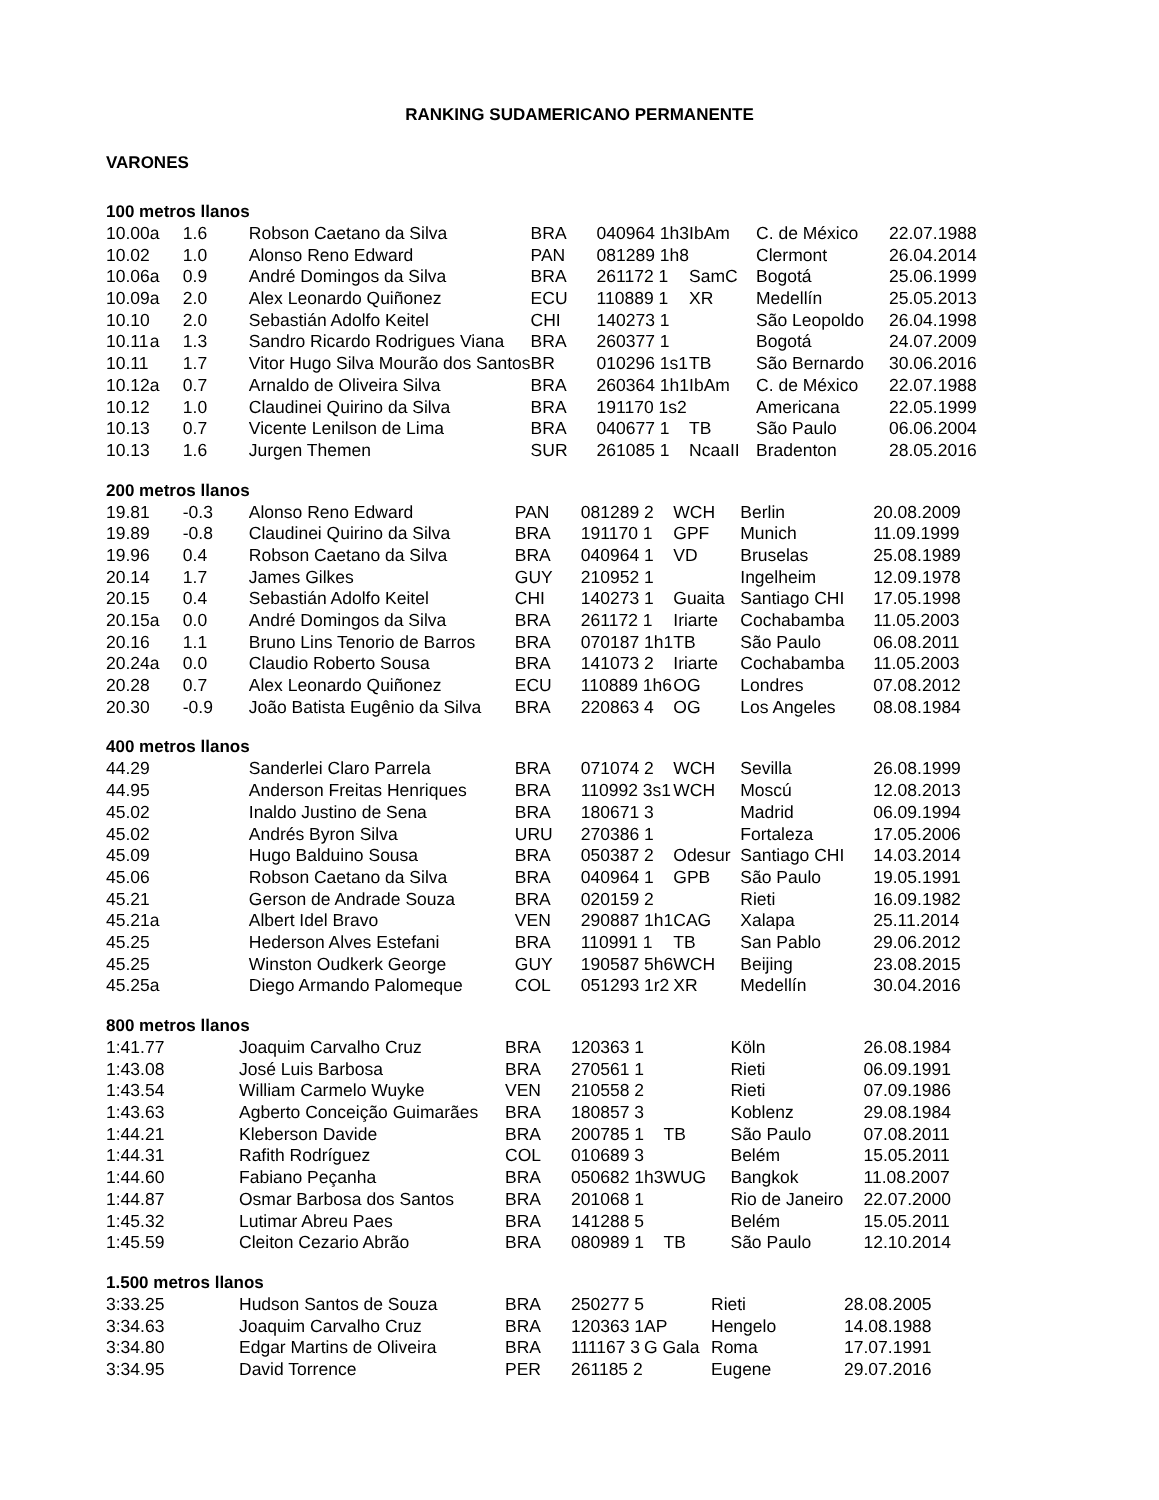RANKING SUDAMERICANO PERMANENTE
VARONES
| 100 metros llanos | | | | | | | | |
| --- | --- | --- | --- | --- | --- | --- | --- | --- |
| 10.00 | a | 1.6 | Robson Caetano da Silva | BRA | 040964 1h3 | IbAm | C. de México | 22.07.1988 |
| 10.02 | | 1.0 | Alonso Reno Edward | PAN | 081289 1h8 | | Clermont | 26.04.2014 |
| 10.06 | a | 0.9 | André Domingos da Silva | BRA | 261172 1 | SamC | Bogotá | 25.06.1999 |
| 10.09 | a | 2.0 | Alex Leonardo Quiñonez | ECU | 110889 1 | XR | Medellín | 25.05.2013 |
| 10.10 | | 2.0 | Sebastián Adolfo Keitel | CHI | 140273 1 | | São Leopoldo | 26.04.1998 |
| 10.11 | a | 1.3 | Sandro Ricardo Rodrigues Viana | BRA | 260377 1 | | Bogotá | 24.07.2009 |
| 10.11 | | 1.7 | Vitor Hugo Silva Mourão dos Santos | BR | 010296 1s1 | TB | São Bernardo | 30.06.2016 |
| 10.12 | a | 0.7 | Arnaldo de Oliveira Silva | BRA | 260364 1h1 | IbAm | C. de México | 22.07.1988 |
| 10.12 | | 1.0 | Claudinei Quirino da Silva | BRA | 191170 1s2 | | Americana | 22.05.1999 |
| 10.13 | | 0.7 | Vicente Lenilson de Lima | BRA | 040677 1 | TB | São Paulo | 06.06.2004 |
| 10.13 | | 1.6 | Jurgen Themen | SUR | 261085 1 | NcaaII | Bradenton | 28.05.2016 |
| 200 metros llanos | | | | | | | | |
| --- | --- | --- | --- | --- | --- | --- | --- | --- |
| 19.81 | | -0.3 | Alonso Reno Edward | PAN | 081289 2 | WCH | Berlin | 20.08.2009 |
| 19.89 | | -0.8 | Claudinei Quirino da Silva | BRA | 191170 1 | GPF | Munich | 11.09.1999 |
| 19.96 | | 0.4 | Robson Caetano da Silva | BRA | 040964 1 | VD | Bruselas | 25.08.1989 |
| 20.14 | | 1.7 | James Gilkes | GUY | 210952 1 | | Ingelheim | 12.09.1978 |
| 20.15 | | 0.4 | Sebastián Adolfo Keitel | CHI | 140273 1 | Guaita | Santiago CHI | 17.05.1998 |
| 20.15 | a | 0.0 | André Domingos da Silva | BRA | 261172 1 | Iriarte | Cochabamba | 11.05.2003 |
| 20.16 | | 1.1 | Bruno Lins Tenorio de Barros | BRA | 070187 1h1 | TB | São Paulo | 06.08.2011 |
| 20.24 | a | 0.0 | Claudio Roberto Sousa | BRA | 141073 2 | Iriarte | Cochabamba | 11.05.2003 |
| 20.28 | | 0.7 | Alex Leonardo Quiñonez | ECU | 110889 1h6 | OG | Londres | 07.08.2012 |
| 20.30 | | -0.9 | João Batista Eugênio da Silva | BRA | 220863 4 | OG | Los Angeles | 08.08.1984 |
| 400 metros llanos | | | | | | | | |
| --- | --- | --- | --- | --- | --- | --- | --- | --- |
| 44.29 | | | Sanderlei Claro Parrela | BRA | 071074 2 | WCH | Sevilla | 26.08.1999 |
| 44.95 | | | Anderson Freitas Henriques | BRA | 110992 3s1 | WCH | Moscú | 12.08.2013 |
| 45.02 | | | Inaldo Justino de Sena | BRA | 180671 3 | | Madrid | 06.09.1994 |
| 45.02 | | | Andrés Byron Silva | URU | 270386 1 | | Fortaleza | 17.05.2006 |
| 45.09 | | | Hugo Balduino Sousa | BRA | 050387 2 | Odesur | Santiago CHI | 14.03.2014 |
| 45.06 | | | Robson Caetano da Silva | BRA | 040964 1 | GPB | São Paulo | 19.05.1991 |
| 45.21 | | | Gerson de Andrade Souza | BRA | 020159 2 | | Rieti | 16.09.1982 |
| 45.21 | a | | Albert Idel Bravo | VEN | 290887 1h1 | CAG | Xalapa | 25.11.2014 |
| 45.25 | | | Hederson Alves Estefani | BRA | 110991 1 | TB | San Pablo | 29.06.2012 |
| 45.25 | | | Winston Oudkerk George | GUY | 190587 5h6 | WCH | Beijing | 23.08.2015 |
| 45.25 | a | | Diego Armando Palomeque | COL | 051293 1r2 | XR | Medellín | 30.04.2016 |
| 800 metros llanos | | | | | | |
| --- | --- | --- | --- | --- | --- | --- |
| 1:41.77 | Joaquim Carvalho Cruz | BRA | 120363 1 | | Köln | 26.08.1984 |
| 1:43.08 | José Luis Barbosa | BRA | 270561 1 | | Rieti | 06.09.1991 |
| 1:43.54 | William Carmelo Wuyke | VEN | 210558 2 | | Rieti | 07.09.1986 |
| 1:43.63 | Agberto Conceição Guimarães | BRA | 180857 3 | | Koblenz | 29.08.1984 |
| 1:44.21 | Kleberson Davide | BRA | 200785 1 | TB | São Paulo | 07.08.2011 |
| 1:44.31 | Rafith Rodríguez | COL | 010689 3 | | Belém | 15.05.2011 |
| 1:44.60 | Fabiano Peçanha | BRA | 050682 1h3 | WUG | Bangkok | 11.08.2007 |
| 1:44.87 | Osmar Barbosa dos Santos | BRA | 201068 1 | | Rio de Janeiro | 22.07.2000 |
| 1:45.32 | Lutimar Abreu Paes | BRA | 141288 5 | | Belém | 15.05.2011 |
| 1:45.59 | Cleiton Cezario Abrão | BRA | 080989 1 | TB | São Paulo | 12.10.2014 |
| 1.500 metros llanos | | | | | | |
| --- | --- | --- | --- | --- | --- | --- |
| 3:33.25 | Hudson Santos de Souza | BRA | 250277 5 | | Rieti | 28.08.2005 |
| 3:34.63 | Joaquim Carvalho Cruz | BRA | 120363 1 | AP | Hengelo | 14.08.1988 |
| 3:34.80 | Edgar Martins de Oliveira | BRA | 111167 3 | G Gala | Roma | 17.07.1991 |
| 3:34.95 | David Torrence | PER | 261185 2 | | Eugene | 29.07.2016 |